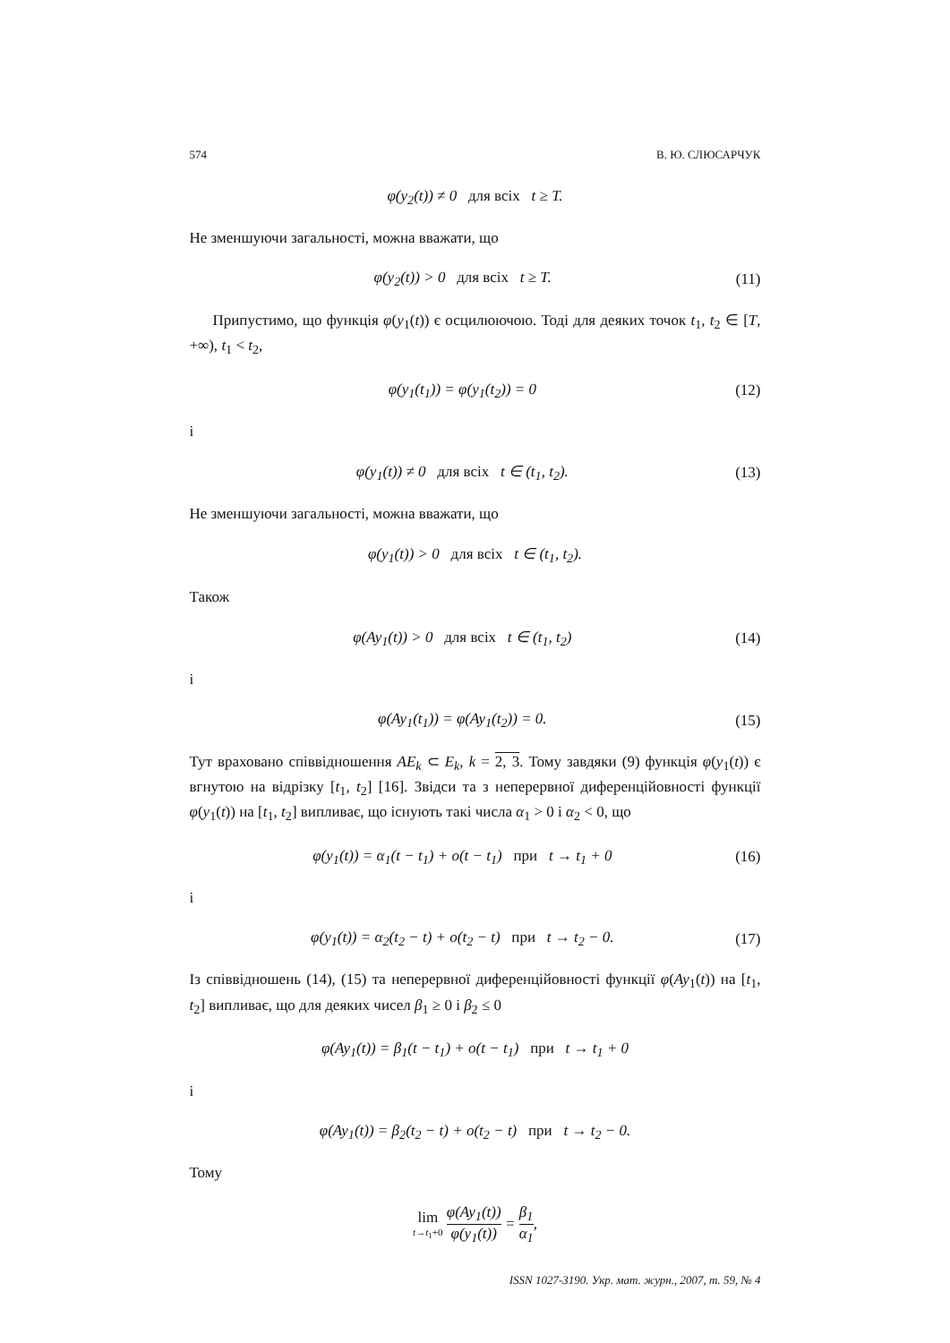574 В. Ю. СЛЮСАРЧУК
φ(y<sub>2</sub>(t)) ≠ 0 для всіх t ≥ T.
Не зменшуючи загальності, можна вважати, що
φ(y<sub>2</sub>(t)) > 0 для всіх t ≥ T. (11)
Припустимо, що функція φ(y<sub>1</sub>(t)) є осцилюючою. Тоді для деяких точок t<sub>1</sub>, t<sub>2</sub> ∈ [T, +∞), t<sub>1</sub> < t<sub>2</sub>,
φ(y<sub>1</sub>(t<sub>1</sub>)) = φ(y<sub>1</sub>(t<sub>2</sub>)) = 0 (12)
і
φ(y<sub>1</sub>(t)) ≠ 0 для всіх t ∈ (t<sub>1</sub>, t<sub>2</sub>). (13)
Не зменшуючи загальності, можна вважати, що
φ(y<sub>1</sub>(t)) > 0 для всіх t ∈ (t<sub>1</sub>, t<sub>2</sub>).
Також
φ(Ay<sub>1</sub>(t)) > 0 для всіх t ∈ (t<sub>1</sub>, t<sub>2</sub>) (14)
і
φ(Ay<sub>1</sub>(t<sub>1</sub>)) = φ(Ay<sub>1</sub>(t<sub>2</sub>)) = 0. (15)
Тут враховано співвідношення AE<sub>k</sub> ⊂ E<sub>k</sub>, k = 2, 3. Тому завдяки (9) функція φ(y<sub>1</sub>(t)) є вгнутою на відрізку [t<sub>1</sub>, t<sub>2</sub>] [16]. Звідси та з неперервної диференційовності функції φ(y<sub>1</sub>(t)) на [t<sub>1</sub>, t<sub>2</sub>] випливає, що існують такі числа α<sub>1</sub> > 0 і α<sub>2</sub> < 0, що
φ(y<sub>1</sub>(t)) = α<sub>1</sub>(t − t<sub>1</sub>) + o(t − t<sub>1</sub>) при t → t<sub>1</sub> + 0 (16)
і
φ(y<sub>1</sub>(t)) = α<sub>2</sub>(t<sub>2</sub> − t) + o(t<sub>2</sub> − t) при t → t<sub>2</sub> − 0. (17)
Із співвідношень (14), (15) та неперервної диференційовності функції φ(Ay<sub>1</sub>(t)) на [t<sub>1</sub>, t<sub>2</sub>] випливає, що для деяких чисел β<sub>1</sub> ≥ 0 і β<sub>2</sub> ≤ 0
φ(Ay<sub>1</sub>(t)) = β<sub>1</sub>(t − t<sub>1</sub>) + o(t − t<sub>1</sub>) при t → t<sub>1</sub> + 0
і
φ(Ay<sub>1</sub>(t)) = β<sub>2</sub>(t<sub>2</sub> − t) + o(t<sub>2</sub> − t) при t → t<sub>2</sub> − 0.
Тому
lim t→t<sub>1</sub>+0 φ(Ay<sub>1</sub>(t)) φ(y<sub>1</sub>(t)) = β<sub>1</sub> α<sub>1</sub>,
ISSN 1027-3190. Укр. мат. журн., 2007, т. 59, № 4